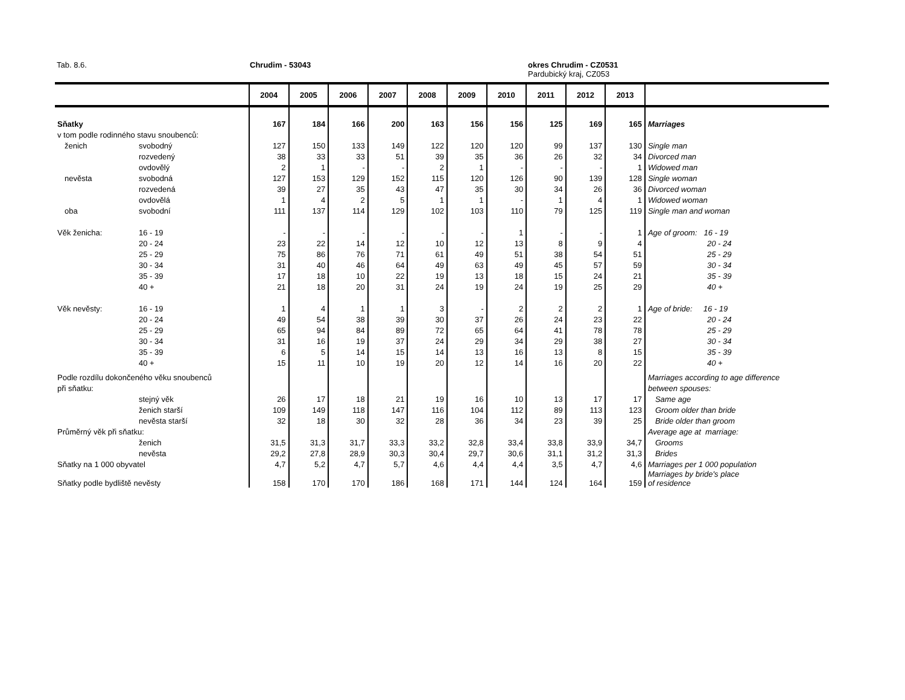Tab. 8.6. Chrudim - 53043
okres Chrudim - CZ0531
Pardubický kraj, CZ053
| | | 2004 | 2005 | 2006 | 2007 | 2008 | 2009 | 2010 | 2011 | 2012 | 2013 | |
| --- | --- | --- | --- | --- | --- | --- | --- | --- | --- | --- | --- | --- |
| Sňatky | | 167 | 184 | 166 | 200 | 163 | 156 | 156 | 125 | 169 | 165 | Marriages |
| v tom podle rodinného stavu snoubenců: | | | | | | | | | | | | |
| ženich | svobodný | 127 | 150 | 133 | 149 | 122 | 120 | 120 | 99 | 137 | 130 | Single man |
| | rozvedený | 38 | 33 | 33 | 51 | 39 | 35 | 36 | 26 | 32 | 34 | Divorced man |
| | ovdovělý | 2 | 1 | - | - | 2 | 1 | - | - | - | 1 | Widowed man |
| nevěsta | svobodná | 127 | 153 | 129 | 152 | 115 | 120 | 126 | 90 | 139 | 128 | Single woman |
| | rozvedená | 39 | 27 | 35 | 43 | 47 | 35 | 30 | 34 | 26 | 36 | Divorced woman |
| | ovdovělá | 1 | 4 | 2 | 5 | 1 | 1 | - | 1 | 4 | 1 | Widowed woman |
| oba | svobodní | 111 | 137 | 114 | 129 | 102 | 103 | 110 | 79 | 125 | 119 | Single man and woman |
| Věk ženicha: | 16 - 19 | - | - | - | - | - | - | 1 | - | - | 1 | Age of groom: 16 - 19 |
| | 20 - 24 | 23 | 22 | 14 | 12 | 10 | 12 | 13 | 8 | 9 | 4 | 20 - 24 |
| | 25 - 29 | 75 | 86 | 76 | 71 | 61 | 49 | 51 | 38 | 54 | 51 | 25 - 29 |
| | 30 - 34 | 31 | 40 | 46 | 64 | 49 | 63 | 49 | 45 | 57 | 59 | 30 - 34 |
| | 35 - 39 | 17 | 18 | 10 | 22 | 19 | 13 | 18 | 15 | 24 | 21 | 35 - 39 |
| | 40 + | 21 | 18 | 20 | 31 | 24 | 19 | 24 | 19 | 25 | 29 | 40 + |
| Věk nevěsty: | 16 - 19 | 1 | 4 | 1 | 1 | 3 | - | 2 | 2 | 2 | 1 | Age of bride: 16 - 19 |
| | 20 - 24 | 49 | 54 | 38 | 39 | 30 | 37 | 26 | 24 | 23 | 22 | 20 - 24 |
| | 25 - 29 | 65 | 94 | 84 | 89 | 72 | 65 | 64 | 41 | 78 | 78 | 25 - 29 |
| | 30 - 34 | 31 | 16 | 19 | 37 | 24 | 29 | 34 | 29 | 38 | 27 | 30 - 34 |
| | 35 - 39 | 6 | 5 | 14 | 15 | 14 | 13 | 16 | 13 | 8 | 15 | 35 - 39 |
| | 40 + | 15 | 11 | 10 | 19 | 20 | 12 | 14 | 16 | 20 | 22 | 40 + |
| Podle rozdílu dokončeného věku snoubenců | | | | | | | | | | | | Marriages according to age difference |
| při sňatku: | | | | | | | | | | | | between spouses: |
| | stejný věk | 26 | 17 | 18 | 21 | 19 | 16 | 10 | 13 | 17 | 17 | Same age |
| | ženich starší | 109 | 149 | 118 | 147 | 116 | 104 | 112 | 89 | 113 | 123 | Groom older than bride |
| | nevěsta starší | 32 | 18 | 30 | 32 | 28 | 36 | 34 | 23 | 39 | 25 | Bride older than groom |
| Průměrný věk při sňatku: | | | | | | | | | | | | Average age at marriage: |
| | ženich | 31,5 | 31,3 | 31,7 | 33,3 | 33,2 | 32,8 | 33,4 | 33,8 | 33,9 | 34,7 | Grooms |
| | nevěsta | 29,2 | 27,8 | 28,9 | 30,3 | 30,4 | 29,7 | 30,6 | 31,1 | 31,2 | 31,3 | Brides |
| Sňatky na 1 000 obyvatel | | 4,7 | 5,2 | 4,7 | 5,7 | 4,6 | 4,4 | 4,4 | 3,5 | 4,7 | 4,6 | Marriages per 1 000 population |
| Sňatky podle bydliště nevěsty | | 158 | 170 | 170 | 186 | 168 | 171 | 144 | 124 | 164 | 159 | Marriages by bride's place of residence |